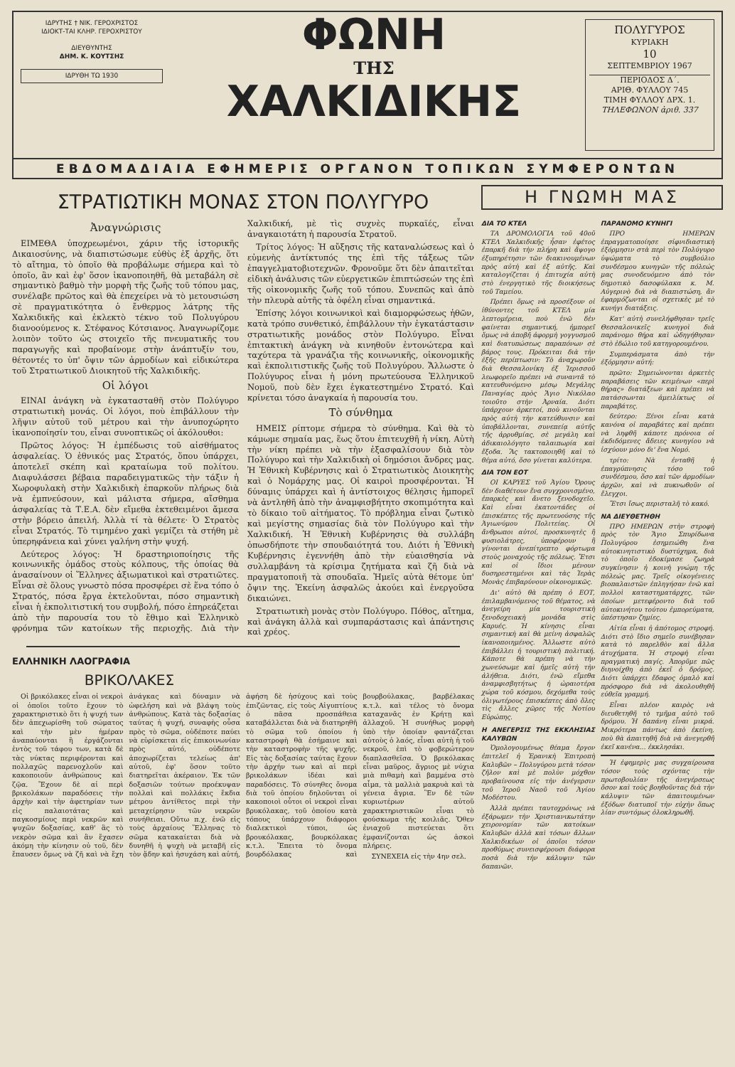ΙΔΡΥΤΗΣ † ΝΙΚ. ΓΕΡΟΧΡΙΣΤΟΣ
ΙΔΙΟΚΤ-ΤΑΙ ΚΛΗΡ. ΓΕΡΟΧΡΙΣΤΟΥ
ΔΙΕΥΘΥΝΤΗΣ
ΔΗΜ. Κ. ΚΟΥΤΣΗΣ
ΙΔΡΥΘΗ ΤΩ 1930
ΦΩΝΗ
ΤΗΣ
ΧΑΛΚΙΔΙΚΗΣ
ΠΟΛΥΓΥΡΟΣ
ΚΥΡΙΑΚΗ
10
ΣΕΠΤΕΜΒΡΙΟΥ 1967
ΠΕΡΙΟΔΟΣ Δ΄.
ΑΡΙΘ. ΦΥΛΛΟΥ 745
ΤΙΜΗ ΦΥΛΛΟΥ ΔΡΧ. 1.
ΤΗΛΕΦΩΝΟΝ ἀριθ. 337
ΕΒΔΟΜΑΔΙΑΙΑ ΕΦΗΜΕΡΙΣ ΟΡΓΑΝΟΝ ΤΟΠΙΚΩΝ ΣΥΜΦΕΡΟΝΤΩΝ
ΣΤΡΑΤΙΩΤΙΚΗ ΜΟΝΑΣ ΣΤΟΝ ΠΟΛΥΓΥΡΟ
Ἀναγνώρισις
ΕΙΜΕΘΑ ὑποχρεωμένοι, χάριν τῆς ἱστορικῆς Δικαιοσύνης, νὰ διαπιστώσωμε εὐθὺς ἐξ ἀρχῆς, ὅτι τὸ αἴτημα, τὸ ὁποῖο θὰ προβάλωμε σήμερα καὶ τὸ ὁποῖο, ἂν καὶ ἐφ' ὅσον ἱκανοποιηθῆ, θὰ μεταβάλη σὲ σημαντικὸ βαθμὸ τὴν μορφὴ τῆς ζωῆς τοῦ τόπου μας, συνέλαβε πρῶτος καὶ θὰ ἐπεχείρει νὰ τὸ μετουσιώση σὲ πραγματικότητα ὁ ἔνθερμος λάτρης τῆς Χαλκιδικῆς καὶ ἐκλεκτὸ τέκνο τοῦ Πολυγύρου διανοούμενος κ. Στέφανος Κότσιανος. Ἀναγνωρίζομε λοιπὸν τοῦτο ὡς στοιχεῖο τῆς πνευματικῆς του παραγωγῆς καὶ προβαίνομε στὴν ἀνάπτυξίν του, θέτοντές το ὑπ' ὄψιν τῶν ἁρμοδίων καὶ εἰδικώτερα τοῦ Στρατιωτικοῦ Διοικητοῦ τῆς Χαλκιδικῆς.
Οἱ λόγοι
ΕΙΝΑΙ ἀνάγκη νὰ ἐγκατασταθῆ στὸν Πολύγυρο στρατιωτικὴ μονάς. Οἱ λόγοι, ποὺ ἐπιβάλλουν τὴν λῆψιν αὐτοῦ τοῦ μέτρου καὶ τὴν ἀνυποχώρητο ἱκανοποίησίν του, εἶναι συνοπτικῶς οἱ ἀκόλουθοι:
Πρῶτος λόγος: Ἡ ἐμπέδωσις τοῦ αἰσθήματος ἀσφαλείας. Ὁ ἐθνικός μας Στρατός, ὅπου ὑπάρχει, ἀποτελεῖ σκέπη καὶ κραταίωμα τοῦ πολίτου. Διαφυλάσσει βέβαια παραδειγματικῶς τὴν τάξιν ἡ Χωροφυλακὴ στὴν Χαλκιδικὴ ἐπαρκοῦν πλήρως διὰ νὰ ἐμπνεύσουν, καὶ μάλιστα σήμερα, αἴσθημα ἀσφαλείας τὰ Τ.Ε.Α. δὲν εἴμεθα ἐκτεθειμένοι ἄμεσα στὴν βόρειο ἀπειλή. Ἀλλὰ τί τὰ θέλετε· Ὁ Στρατὸς εἶναι Στρατός. Τὸ τιμημένο χακὶ γεμίζει τὰ στήθη μὲ ὑπερηφάνεια καὶ χύνει γαλήνη στὴν ψυχή.
Δεύτερος λόγος: Ἡ δραστηριοποίησις τῆς κοινωνικῆς ὁμάδος στοὺς κόλπους, τῆς ὁποίας θὰ ἀνασαίνουν οἱ Ἕλληνες ἀξιωματικοὶ καὶ στρατιῶτες. Εἶναι σὲ ὅλους γνωστὸ πόσα προσφέρει σὲ ἕνα τόπο ὁ Στρατός, πόσα ἔργα ἐκτελοῦνται, πόσο σημαντικὴ εἶναι ἡ ἐκπολιτιστική του συμβολή, πόσο ἐπηρεάζεται ἀπὸ τὴν παρουσία του τὸ ἔθιμο καὶ Ἑλληνικὸ φρόνημα τῶν κατοίκων τῆς περιοχῆς. Διὰ τὴν Χαλκιδική, μὲ τὶς συχνὲς πυρκαϊές, εἶναι ἀναγκαιοτάτη ἡ παρουσία Στρατοῦ.
Τρίτος λόγος: Ἡ αὔξησις τῆς καταναλώσεως καὶ ὁ εὐμενὴς ἀντίκτυπός της ἐπὶ τῆς τάξεως τῶν ἐπαγγελματοβιοτεχνῶν. Φρονοῦμε ὅτι δὲν ἀπαιτεῖται εἰδικὴ ἀνάλυσις τῶν εὐεργετικῶν ἐπιπτώσεών της ἐπὶ τῆς οἰκονομικῆς ζωῆς τοῦ τόπου. Συνεπῶς καὶ ἀπὸ τὴν πλευρὰ αὐτῆς τὰ ὀφέλη εἶναι σημαντικά.
Ἐπίσης λόγοι κοινωνικοὶ καὶ διαμορφώσεως ἠθῶν, κατὰ τρόπο συνθετικό, ἐπιβάλλουν τὴν ἐγκατάστασιν στρατιωτικῆς μονάδος στὸν Πολύγυρο. Εἶναι ἐπιτακτικὴ ἀνάγκη νὰ κινηθοῦν ἐντονώτερα καὶ ταχύτερα τὰ γρανάζια τῆς κοινωνικῆς, οἰκονομικῆς καὶ ἐκπολιτιστικῆς ζωῆς τοῦ Πολυγύρου. Ἄλλωστε ὁ Πολύγυρος εἶναι ἡ μόνη πρωτεύουσα Ἑλληνικοῦ Νομοῦ, ποὺ δὲν ἔχει ἐγκατεστημένο Στρατό. Καὶ κρίνεται τόσο ἀναγκαία ἡ παρουσία του.
Τὸ σύνθημα
ΗΜΕΙΣ ρίπτομε σήμερα τὸ σύνθημα. Καὶ θὰ τὸ κάμωμε σημαία μας, ἕως ὅτου ἐπιτευχθῆ ἡ νίκη. Αὐτὴ τὴν νίκη πρέπει νὰ τὴν ἐξασφαλίσουν διὰ τὸν Πολύγυρο καὶ τὴν Χαλκιδικὴ οἱ δημόσιοι ἄνδρες μας. Ἡ Ἐθνικὴ Κυβέρνησις καὶ ὁ Στρατιωτικὸς Διοικητὴς καὶ ὁ Νομάρχης μας. Οἱ καιροὶ προσφέρονται. Ἡ δύναμις ὑπάρχει καὶ ἡ ἀντίστοιχος θέλησις ἠμπορεῖ νὰ ἀντληθῆ ἀπὸ τὴν ἀναμφισβήτητο σκοπιμότητα καὶ τὸ δίκαιο τοῦ αἰτήματος. Τὸ πρόβλημα εἶναι ζωτικὸ καὶ μεγίστης σημασίας διὰ τὸν Πολύγυρο καὶ τὴν Χαλκιδική. Ἡ Ἐθνικὴ Κυβέρνησις θὰ συλλάβη ὁπωσδήποτε τὴν σπουδαιότητά του. Διότι ἡ Ἐθνικὴ Κυβέρνησις ἐγεννήθη ἀπὸ τὴν εὐαισθησία νὰ συλλαμβάνη τὰ κρίσιμα ζητήματα καὶ ζῆ διὰ νὰ πραγματοποιῆ τὰ σπουδαῖα. Ἡμεῖς αὐτὰ θέτομε ὑπ' ὄψιν της. Ἐκείνη ἀσφαλῶς ἀκούει καὶ ἐνεργοῦσα δικαιώνει.
Στρατιωτικὴ μονὰς στὸν Πολύγυρο. Πόθος, αἴτημα, καὶ ἀνάγκη ἀλλὰ καὶ συμπαράστασις καὶ ἀπάντησις καὶ χρέος.
ΕΛΛΗΝΙΚΗ ΛΑΟΓΡΑΦΙΑ
ΒΡΙΚΟΛΑΚΕΣ
Οἱ βρικόλακες εἶναι οἱ νεκροὶ οἱ ὁποῖοι τοῦτο ἔχουν τὸ χαρακτηριστικὸ ὅτι ἡ ψυχή των δὲν ἀπεχωρίσθη τοῦ σώματος καὶ τὴν μὲν ἡμέραν ἀναπαύονται ἢ ἐργάζονται ἐντὸς τοῦ τάφου των, κατὰ δὲ τὰς νύκτας περιφέρονται καὶ πολλαχῶς παρενοχλοῦν καὶ κακοποιοῦν ἀνθρώπους καὶ ζῷα. Ἔχουν δὲ αἱ περὶ βρικολάκων παραδόσεις τὴν ἀρχὴν καὶ τὴν ἀφετηρίαν των εἰς παλαιοτάτας καὶ παγκοσμίους περὶ νεκρῶν καὶ ψυχῶν δοξασίας, καθ' ἃς τὸ νεκρὸν σῶμα καὶ ἂν ἔχασεν ἀκόμη τὴν κίνησιν οὐ τοῦ, δὲν ἔπαυσεν ὅμως νὰ ζῆ καὶ νὰ ἔχη ἀνάγκας καὶ δύναμιν νὰ ὠφελήση καὶ νὰ βλάψη τοὺς ἀνθρώπους. Κατὰ τὰς δοξασίας ταύτας ἡ ψυχή, συναφὴς οὖσα πρὸς τὸ σῶμα, οὐδέποτε παύει νὰ εὑρίσκεται εἰς ἐπικοινωνίαν πρὸς αὐτό, οὐδέποτε ἀποχωρίζεται τελείως ἀπ' αὐτοῦ, ἐφ' ὅσον τοῦτο διατηρεῖται ἀκέραιον. Ἐκ τῶν δοξασιῶν τούτων προέκυψαν πολλαὶ καὶ πολλάκις ἔκδια μέτρου ἀντίθετος περὶ τὴν μεταχείρησιν τῶν νεκρῶν συνήθειαι. Οὕτω π.χ. ἐνῶ εἰς τοὺς ἀρχαίους Ἕλληνας τὸ σῶμα κατακαίεται διὰ νὰ δυνηθῆ ἡ ψυχὴ νὰ μεταβῆ εἰς τὸν ᾅδην καὶ ἡσυχάση καὶ αὐτή, ἀφήση δὲ ἡσύχους καὶ τοὺς ἐπιζῶντας, εἰς τοὺς Αἰγυπτίους ὁ πᾶσα προσπάθεια καταβάλλεται διὰ νὰ διατηρηθῆ τὸ σῶμα τοῦ ὁποίου ἡ καταστροφὴ θὰ ἐσήμαινε καὶ τὴν καταστροφὴν τῆς ψυχῆς. Εἰς τὰς δοξασίας ταύτας ἔχουν τὴν ἀρχήν των καὶ αἱ περὶ βρικολάκων ἰδέαι καὶ παραδόσεις. Τὸ σύνηθες ὄνομα διὰ τοῦ ὁποίου δηλοῦνται οἱ κακοποιοὶ οὗτοι οἱ νεκροὶ εἶναι βρυκόλακας, τοῦ ὁποίου κατὰ τόπους ὑπάρχουν διάφοροι διαλεκτικοὶ τύποι, ὡς βρουκόλακας, βουρκόλακας κ.τ.λ. Ἔπειτα τὸ ὄνομα βουρδόλακας καὶ βουρβούλακας, βαρβέλακας κ.τ.λ. καὶ τέλος τὸ ὄνομα καταχανᾶς ἐν Κρήτῃ καὶ ἀλλαχοῦ. Ἡ συνήθως μορφὴ ὑπὸ τὴν ὁποίαν φαντάζεται αὐτοὺς ὁ λαός, εἶναι αὐτὴ ἡ τοῦ νεκροῦ, ἐπὶ τὸ φοβερώτερον διαπλασθεῖσα. Ὁ βρικόλακας εἶναι μαῦρος, ἄγριος μὲ νύχια μιὰ πιθαμὴ καὶ βαμμένα στὸ αἷμα, τὰ μαλλιὰ μακρυὰ καὶ τὰ γένεια ἄγρια. Ἓν δὲ τῶν κυριωτέρων αὐτοῦ χαρακτηριστικῶν εἶναι τὸ φούσκωμα τῆς κοιλιᾶς. Ὅθεν ἐνιαχοῦ πιστεύεται ὅτι ἐμφανίζονται ὡς ἀσκοὶ πλήρεις.
ΣΥΝΕΧΕΙΑ εἰς τὴν 4ην σελ.
Η ΓΝΩΜΗ ΜΑΣ
ΔΙΑ ΤΟ ΚΤΕΛ
ΤΑ ΔΡΟΜΟΛΟΓΙΑ τοῦ 40οῦ ΚΤΕΛ Χαλκιδικῆς ἦσαν ἐφέτος ἐπαρκῆ διὰ τὴν πλήρη καὶ ἄψογο ἐξυπηρέτησιν τῶν διακινουμένων πρὸς αὐτὴ καὶ ἐξ αὐτῆς. Καὶ καταλογίζεται ἡ ἐπιτυχία αὐτὴ στὸ ἐνεργητικὸ τῆς διοικήσεως τοῦ Ταμείου.
Πρέπει ὅμως νὰ προσέξουν οἱ ἰθύνοντες τοῦ ΚΤΕΛ μία λεπτομέρεια, ποὺ ἐνῶ δὲν φαίνεται σημαντική, ἠμπορεῖ ὅμως νὰ ἀποβῆ ἀφορμὴ γογγυσμοῦ καὶ διατυπώσεως παραπόνων σὲ βάρος τους. Πρόκειται διὰ τὴν ἑξῆς περίπτωσιν: Τὸ ἀναχωροῦν διὰ Θεσσαλονίκη ἐξ Ἱερισσοῦ λεωφορεῖο πρέπει νὰ συναντᾶ τὸ κατευθυνόμενο μέσῳ Μεγάλης Παναγίας πρὸς Ἅγιο Νικόλαο τοιοῦτο στὴν Ἀρναία. Διότι ὑπάρχουν ἀρκετοί, ποὺ κινοῦνται πρὸς αὐτὴ τὴν κατεύθυνσιν καὶ ὑποβάλλονται, συνεπείᾳ αὐτῆς τῆς ἀρρυθμίας, σὲ μεγάλη καὶ ἀδικαιολόγητο ταλαιπωρία καὶ ἔξοδα. Ἂς τακτοποιηθῆ καὶ τὸ θέμα αὐτό, ὅσο γίνεται καλύτερα.
ΔΙΑ ΤΟΝ ΕΟΤ
ΟΙ ΚΑΡΥΕΣ τοῦ Ἁγίου Ὄρους δὲν διαθέτουν ἕνα συγχρονισμένο, ἐπαρκὲς καὶ ἄνετο ξενοδοχεῖο. Καὶ εἶναι ἑκατοντάδες οἱ ἐπισκέπτες τῆς πρωτευούσης τῆς Ἁγιωνύμου Πολιτείας. Οἱ ἄνθρωποι αὐτοί, προσκυνητὲς ἢ φυσιολάτρες, ὑποφέρουν ἢ γίνονται ἀνεπίτρεπτο φόρτωμα στοὺς μοναχοὺς τῆς πόλεως. Ἔτσι καὶ οἱ ἴδιοι μένουν δυσηρεστημένοι καὶ τὰς Ἱερὰς Μονὰς ἐπιβαρύνουν οἰκονομικῶς.
Δι' αὐτὸ θὰ πρέπη ὁ ΕΟΤ, ἐπιλαμβανόμενος τοῦ θέματος, νὰ ἀνεγείρη μία τουριστικὴ ξενοδοχειακὴ μονάδα στὶς Καρυές. Ἡ κίνησις εἶναι σημαντικὴ καὶ θὰ μείνη ἀσφαλῶς ἱκανοποιημένος. Ἄλλωστε αὐτὸ ἐπιβάλλει ἡ τουριστικὴ πολιτική. Κάποτε θὰ πρέπη νὰ τὴν χωνεύσωμε καὶ ἡμεῖς αὐτὴ τὴν ἀλήθεια. Διότι, ἐνῶ εἴμεθα ἀναμφισβητήτως ἡ ὡραιοτέρα χώρα τοῦ κόσμου, δεχόμεθα τοὺς ὀλιγωτέρους ἐπισκέπτες ἀπὸ ὅλες τὶς ἄλλες χῶρες τῆς Νοτίου Εὐρώπης.
Η ΑΝΕΓΕΡΣΙΣ ΤΗΣ ΕΚΚΛΗΣΙΑΣ ΚΑΛΥΒΩΝ
Ὁμολογουμένως θέαμα ἔργον ἐπιτελεῖ ἡ Ἐρανικὴ Ἐπιτροπὴ Καλυβῶν – Πολυγύρου μετὰ τόσον ζῆλον καὶ μὲ πολὺν μόχθον προβαίνουσα εἰς τὴν ἀνέγερσιν τοῦ Ἱεροῦ Ναοῦ τοῦ Ἁγίου Μοδέστου.
Ἀλλὰ πρέπει ταυτοχρόνως νὰ ἐξάρωμεν τὴν Χριστιανικωτάτην χειρονομίαν τῶν κατοίκων Καλυβῶν ἀλλὰ καὶ τόσων ἄλλων Χαλκιδικέων οἱ ὁποῖοι τόσον προθύμως συνεισφέρουσι διάφορα ποσὰ διὰ τὴν κάλυψιν τῶν δαπανῶν.
ΠΑΡΑΝΟΜΟ ΚΥΝΗΓΙ
ΠΡΟ ΗΜΕΡΩΝ ἐπραγματοποίησε σἰφνιδιαστικὴ ἐξόρμησιν στὰ περὶ τὸν Πολύγυρο ὑψώματα τὸ συμβούλιο συνδέσμου κυνηγῶν τῆς πόλεώς μας συνοδευόμενο ἀπὸ τὸν δημοτικὸ δασοφύλακα κ. Μ. Αὐγερινὸ διὰ νὰ διαπιστώση, ἂν ἐφαρμόζωνται οἱ σχετικὲς μὲ τὸ κυνήγι διατάξεις.
Κατ' αὐτὴ συνελήφθησαν τρεῖς Θεσσαλονικεῖς κυνηγοὶ διὰ παράνομο θήρα καὶ ὡδηγήθησαν στὸ ἑδώλιο τοῦ κατηγορουμένου.
Συμπεράσματα ἀπὸ τὴν ἐξόρμησιν αὐτή:
πρῶτο: Σημειώνονται ἀρκετὲς παραβάσεις τῶν κειμένων «περὶ θήρας» διατάξεων καὶ πρέπει νὰ πατάσσωνται ἀμειλίκτως οἱ παραβάτες.
δεύτερο: Ξένοι εἶναι κατὰ κανόνα οἱ παραβάτες καὶ πρέπει νὰ ληφθῆ κάποτε πρόνοια οἱ ἐκδιδόμενες ἄδειες κυνηγίου νὰ ἰσχύουν μόνο δι' ἕνα Νομό.
τρίτο: Νὰ ἐνταθῆ ἡ ἐπαγρύπνησις τόσο τοῦ συνδέσμου, ὅσο καὶ τῶν ἁρμοδίων ἀρχῶν, καὶ νὰ πυκνωθοῦν οἱ ἔλεγχοι.
Ἔτσι ἴσως περισταλῆ τὸ κακό.
ΝΑ ΔΙΕΥΘΕΤΗΘΗ
ΠΡΟ ΗΜΕΡΩΝ στὴν στροφὴ πρὸς τὸν Ἅγιο Σπυρίδωνα Πολυγύρου ἐσημειώθη ἕνα αὐτοκινητιστικὸ δυστύχημα, διὰ τὸ ὁποῖο ἐδοκίμασε ζωηρὰ συγκίνησιν ἡ κοινὴ γνώμη τῆς πόλεώς μας. Τρεῖς οἰκογένειες βιοπαλαιστῶν ἐπληγήσαν ἐνῶ καὶ πολλοὶ καταστηματάρχες, τῶν ὁποίων μετεφέροντο διὰ τοῦ αὐτοκινήτου τούτου ἐμπορεύματα, ὑπέστησαν ζημίες.
Αἰτία εἶναι ἡ ἀπότομος στροφή. Διότι στὸ ἴδιο σημεῖο συνέβησαν κατὰ τὸ παρελθὸν καὶ ἄλλα ἀτυχήματα. Ἡ στροφὴ εἶναι πραγματικὴ παγίς. Ἀπορῦμε πῶς διηνοίχθη ἀπὸ ἐκεῖ ὁ δρόμος. Διότι ὑπάρχει ἔδαφος ὁμαλὸ καὶ πρόσφορο διὰ νὰ ἀκολουθηθῆ εὐθεῖα γραμμή.
Εἶναι πλέον καιρὸς νὰ διευθετηθῆ τὸ τμῆμα αὐτὸ τοῦ δρόμου. Ἡ δαπάνη εἶναι μικρά. Μικρότερα πάντως ἀπὸ ἐκείνη, ποὺ θὰ ἀπαιτηθῆ διὰ νὰ ἀνεγερθῆ ἐκεῖ κανένα... ἐκκλησάκι.
Ἡ ἐφημερὶς μας συγχαίρουσα τόσον τοὺς σχόντας τὴν πρωτοβουλίαν τῆς ἀνεγέρσεως ὅσον καὶ τοὺς βοηθοῦντας διὰ τὴν κάλυψιν τῶν ἀπαιτουμένων ἐξόδων διατυποῖ τὴν εὐχὴν ὅπως λίαν συντόμως ὁλοκληρωθῆ.